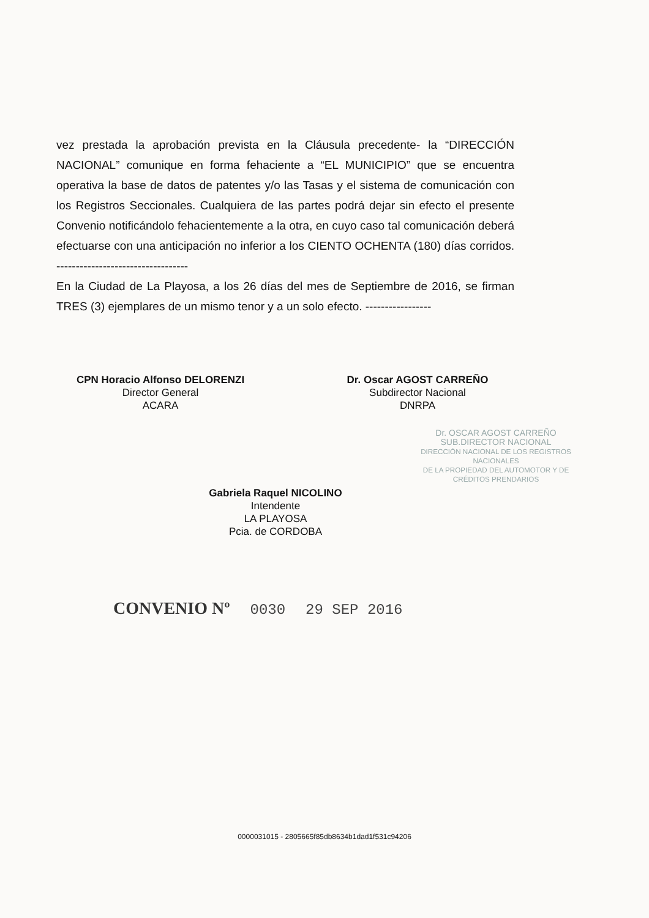vez prestada la aprobación prevista en la Cláusula precedente- la “DIRECCIÓN NACIONAL” comunique en forma fehaciente a “EL MUNICIPIO” que se encuentra operativa la base de datos de patentes y/o las Tasas y el sistema de comunicación con los Registros Seccionales. Cualquiera de las partes podrá dejar sin efecto el presente Convenio notificándolo fehacientemente a la otra, en cuyo caso tal comunicación deberá efectuarse con una anticipación no inferior a los CIENTO OCHENTA (180) días corridos. ----------------------------------
En la Ciudad de La Playosa, a los 26 días del mes de Septiembre de 2016, se firman TRES (3) ejemplares de un mismo tenor y a un solo efecto. -----------------
CPN Horacio Alfonso DELORENZI
Director General
ACARA
Dr. Oscar AGOST CARREÑO
Subdirector Nacional
DNRPA
Dr. OSCAR AGOST CARREÑO
SUB.DIRECTOR NACIONAL
DIRECCIÓN NACIONAL DE LOS REGISTROS NACIONALES
DE LA PROPIEDAD DEL AUTOMOTOR Y DE CRÉDITOS PRENDARIOS
Gabriela Raquel NICOLINO
Intendente
LA PLAYOSA
Pcia. de CORDOBA
CONVENIO Nº 0030 29 SEP 2016
0000031015 - 2805665f85db8634b1dad1f531c94206